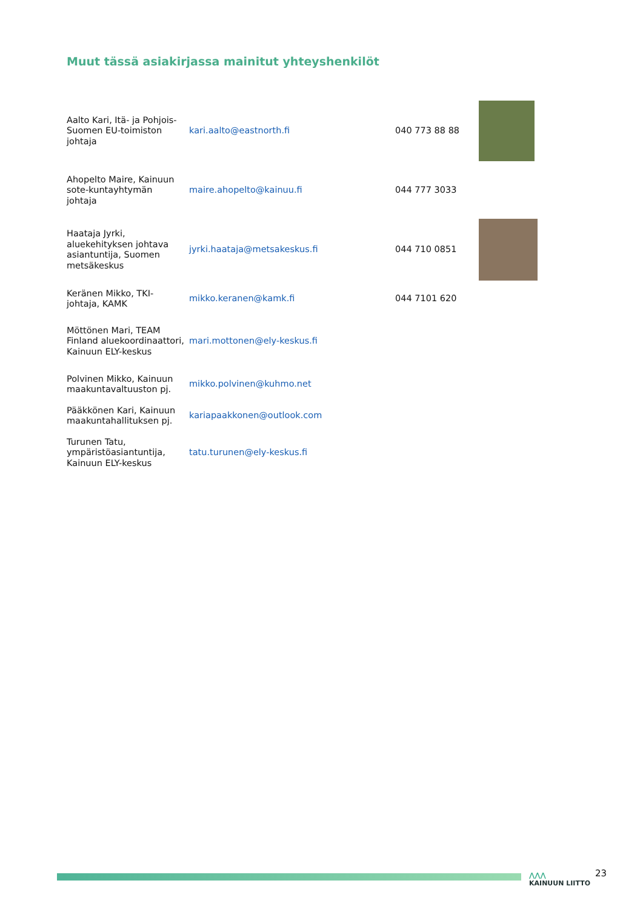Muut tässä asiakirjassa mainitut yhteyshenkilöt
| Aalto Kari, Itä- ja Pohjois-Suomen EU-toimiston johtaja | kari.aalto@eastnorth.fi | 040 773 88 88 | |
| Ahopelto Maire, Kainuun sote-kuntayhtymän johtaja | maire.ahopelto@kainuu.fi | 044 777 3033 | |
| Haataja Jyrki, aluekehityksen johtava asiantuntija, Suomen metsäkeskus | jyrki.haataja@metsakeskus.fi | 044 710 0851 | |
| Keränen Mikko, TKI-johtaja, KAMK | mikko.keranen@kamk.fi | 044 7101 620 | |
| Möttönen Mari, TEAM Finland aluekoordinaattori, Kainuun ELY-keskus | mari.mottonen@ely-keskus.fi | | |
| Polvinen Mikko, Kainuun maakuntavaltuuston pj. | mikko.polvinen@kuhmo.net | | |
| Pääkkönen Kari, Kainuun maakuntahallituksen pj. | kariapaakkonen@outlook.com | | |
| Turunen Tatu, ympäristöasiantuntija, Kainuun ELY-keskus | tatu.turunen@ely-keskus.fi | | |
⋀⋀⋀
KAINUUN LIITTO
23